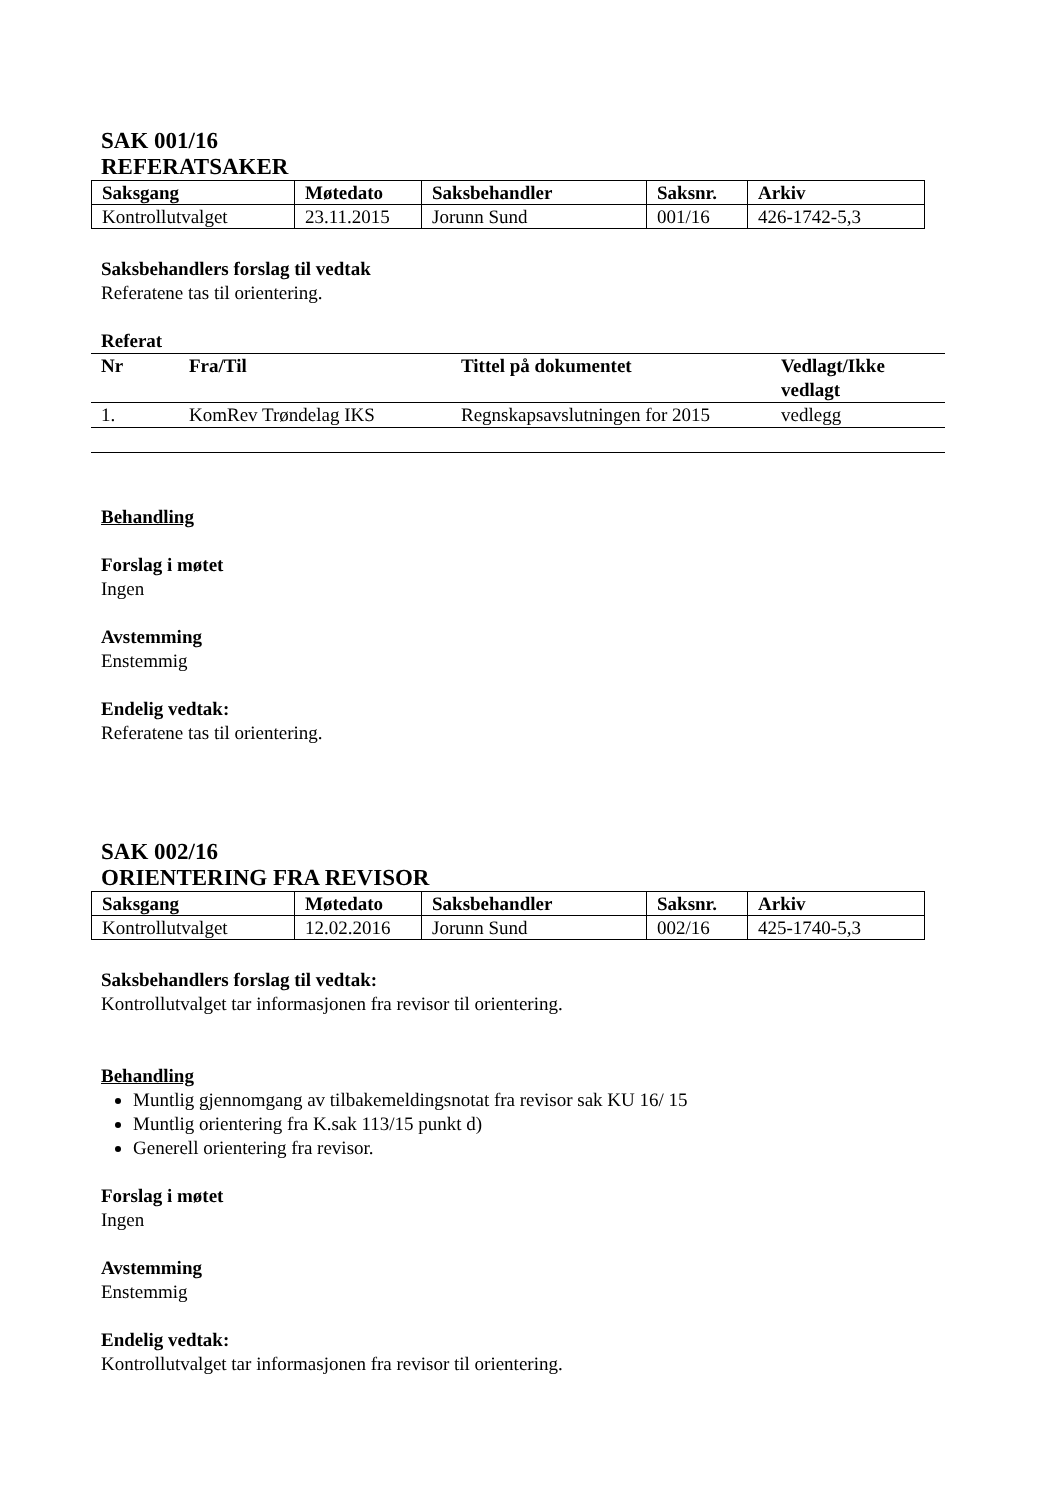SAK 001/16
REFERATSAKER
| Saksgang | Møtedato | Saksbehandler | Saksnr. | Arkiv |
| Kontrollutvalget | 23.11.2015 | Jorunn Sund | 001/16 | 426-1742-5,3 |
Saksbehandlers forslag til vedtak
Referatene tas til orientering.
Referat
| Nr | Fra/Til | Tittel på dokumentet | Vedlagt/Ikke vedlagt |
| 1. | KomRev Trøndelag IKS | Regnskapsavslutningen for 2015 | vedlegg |
Behandling
Forslag i møtet
Ingen
Avstemming
Enstemmig
Endelig vedtak:
Referatene tas til orientering.
SAK 002/16
ORIENTERING FRA REVISOR
| Saksgang | Møtedato | Saksbehandler | Saksnr. | Arkiv |
| Kontrollutvalget | 12.02.2016 | Jorunn Sund | 002/16 | 425-1740-5,3 |
Saksbehandlers forslag til vedtak:
Kontrollutvalget tar informasjonen fra revisor til orientering.
Behandling
Muntlig gjennomgang av tilbakemeldingsnotat fra revisor sak KU 16/ 15
Muntlig orientering fra K.sak 113/15 punkt d)
Generell orientering fra revisor.
Forslag i møtet
Ingen
Avstemming
Enstemmig
Endelig vedtak:
Kontrollutvalget tar informasjonen fra revisor til orientering.